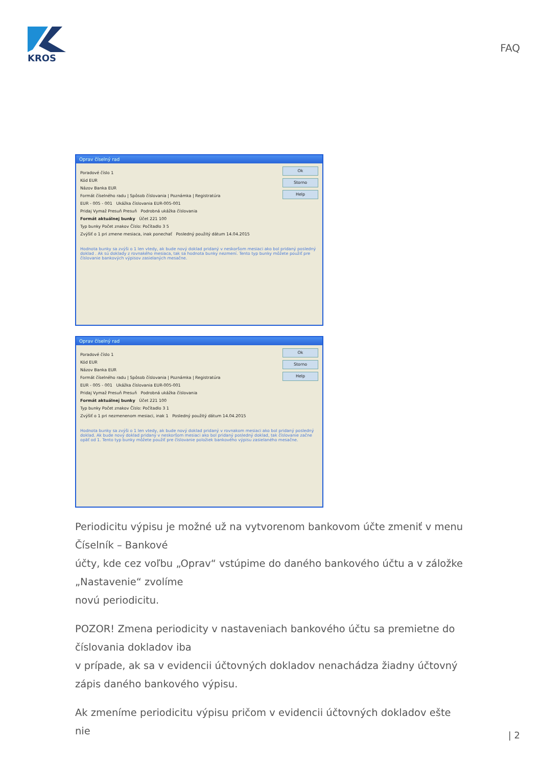KROS
FAQ
Oprav číselný rad
Ok
Storno
Help
Poradové číslo 1
Kód EUR
Názov Banka EUR
Formát číselného radu | Spôsob číslovania | Poznámka | Registratúra
EUR - 005 - 001 Ukážka číslovania EUR-005-001
Pridaj Vymaž Presuň Presuň Podrobná ukážka číslovania
Formát aktuálnej bunky Účet 221 100
Typ bunky Počet znakov Číslo: Počítadlo 3 5
Zvýšiť o 1 pri zmene mesiaca, inak ponechať Posledný použitý dátum 14.04.2015
Hodnota bunky sa zvýši o 1 len vtedy, ak bude nový doklad pridaný v neskoršom mesiaci ako bol pridaný posledný doklad . Ak sú doklady z rovnakého mesiaca, tak sa hodnota bunky nezmení. Tento typ bunky môžete použiť pre číslovanie bankových výpisov zasielaných mesačne.
Oprav číselný rad
Ok
Storno
Help
Poradové číslo 1
Kód EUR
Názov Banka EUR
Formát číselného radu | Spôsob číslovania | Poznámka | Registratúra
EUR - 005 - 001 Ukážka číslovania EUR-005-001
Pridaj Vymaž Presuň Presuň Podrobná ukážka číslovania
Formát aktuálnej bunky Účet 221 100
Typ bunky Počet znakov Číslo: Počítadlo 3 1
Zvýšiť o 1 pri nezmenenom mesiaci, inak 1 Posledný použitý dátum 14.04.2015
Hodnota bunky sa zvýši o 1 len vtedy, ak bude nový doklad pridaný v rovnakom mesiaci ako bol pridaný posledný doklad. Ak bude nový doklad pridaný v neskoršom mesiaci ako bol pridaný posledný doklad, tak číslovanie začne opäť od 1. Tento typ bunky môžete použiť pre číslovanie položiek bankového výpisu zasielaného mesačne.
Periodicitu výpisu je možné už na vytvorenom bankovom účte zmeniť v menu Číselník – Bankové
účty, kde cez voľbu „Oprav“ vstúpime do daného bankového účtu a v záložke „Nastavenie“ zvolíme
novú periodicitu.
POZOR! Zmena periodicity v nastaveniach bankového účtu sa premietne do číslovania dokladov iba
v prípade, ak sa v evidencii účtovných dokladov nenachádza žiadny účtovný zápis daného bankového výpisu.
Ak zmeníme periodicitu výpisu pričom v evidencii účtovných dokladov ešte nie
| 2